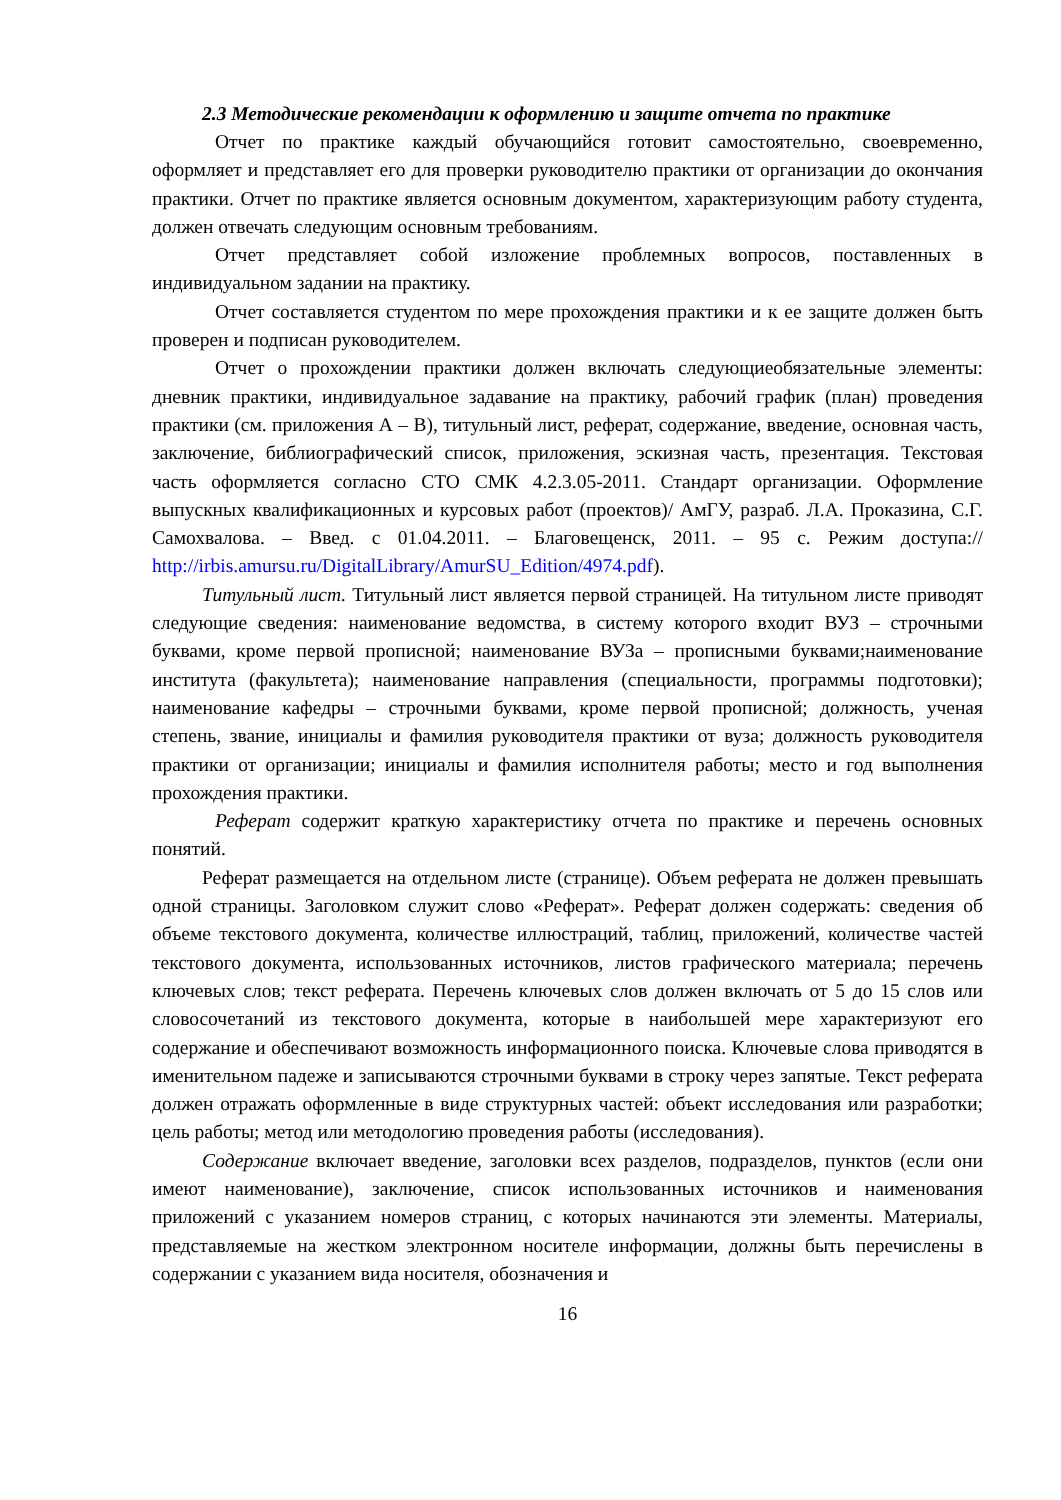2.3 Методические рекомендации к оформлению и защите отчета по практике
Отчет по практике каждый обучающийся готовит самостоятельно, своевременно, оформляет и представляет его для проверки руководителю практики от организации до окончания практики. Отчет по практике является основным документом, характеризующим работу студента, должен отвечать следующим основным требованиям.
Отчет представляет собой изложение проблемных вопросов, поставленных в индивидуальном задании на практику.
Отчет составляется студентом по мере прохождения практики и к ее защите должен быть проверен и подписан руководителем.
Отчет о прохождении практики должен включать следующиеобязательные элементы: дневник практики, индивидуальное задавание на практику, рабочий график (план) проведения практики (см. приложения А – В), титульный лист, реферат, содержание, введение, основная часть, заключение, библиографический список, приложения, эскизная часть, презентация. Текстовая часть оформляется согласно СТО СМК 4.2.3.05-2011. Стандарт организации. Оформление выпускных квалификационных и курсовых работ (проектов)/ АмГУ, разраб. Л.А. Проказина, С.Г. Самохвалова. – Введ. с 01.04.2011. – Благовещенск, 2011. – 95 с. Режим доступа:// http://irbis.amursu.ru/DigitalLibrary/AmurSU_Edition/4974.pdf).
Титульный лист. Титульный лист является первой страницей. На титульном листе приводят следующие сведения: наименование ведомства, в систему которого входит ВУЗ – строчными буквами, кроме первой прописной; наименование ВУЗа – прописными буквами;наименование института (факультета); наименование направления (специальности, программы подготовки); наименование кафедры – строчными буквами, кроме первой прописной; должность, ученая степень, звание, инициалы и фамилия руководителя практики от вуза; должность руководителя практики от организации; инициалы и фамилия исполнителя работы; место и год выполнения прохождения практики.
Реферат содержит краткую характеристику отчета по практике и перечень основных понятий.
Реферат размещается на отдельном листе (странице). Объем реферата не должен превышать одной страницы. Заголовком служит слово «Реферат». Реферат должен содержать: сведения об объеме текстового документа, количестве иллюстраций, таблиц, приложений, количестве частей текстового документа, использованных источников, листов графического материала; перечень ключевых слов; текст реферата. Перечень ключевых слов должен включать от 5 до 15 слов или словосочетаний из текстового документа, которые в наибольшей мере характеризуют его содержание и обеспечивают возможность информационного поиска. Ключевые слова приводятся в именительном падеже и записываются строчными буквами в строку через запятые. Текст реферата должен отражать оформленные в виде структурных частей: объект исследования или разработки; цель работы; метод или методологию проведения работы (исследования).
Содержание включает введение, заголовки всех разделов, подразделов, пунктов (если они имеют наименование), заключение, список использованных источников и наименования приложений с указанием номеров страниц, с которых начинаются эти элементы. Материалы, представляемые на жестком электронном носителе информации, должны быть перечислены в содержании с указанием вида носителя, обозначения и
16